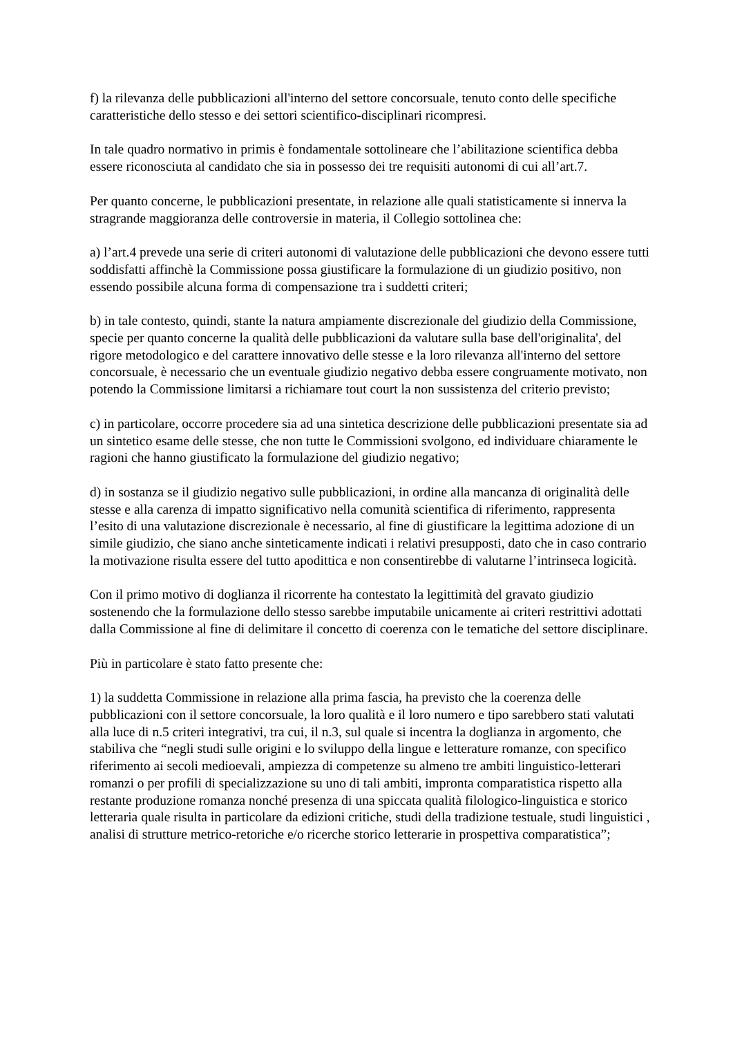f) la rilevanza delle pubblicazioni all'interno del settore concorsuale, tenuto conto delle specifiche caratteristiche dello stesso e dei settori scientifico-disciplinari ricompresi.
In tale quadro normativo in primis è fondamentale sottolineare che l’abilitazione scientifica debba essere riconosciuta al candidato che sia in possesso dei tre requisiti autonomi di cui all’art.7.
Per quanto concerne, le pubblicazioni presentate, in relazione alle quali statisticamente si innerva la stragrande maggioranza delle controversie in materia, il Collegio sottolinea che:
a) l’art.4 prevede una serie di criteri autonomi di valutazione delle pubblicazioni che devono essere tutti soddisfatti affinchè la Commissione possa giustificare la formulazione di un giudizio positivo, non essendo possibile alcuna forma di compensazione tra i suddetti criteri;
b) in tale contesto, quindi, stante la natura ampiamente discrezionale del giudizio della Commissione, specie per quanto concerne la qualità delle pubblicazioni da valutare sulla base dell'originalita', del rigore metodologico e del carattere innovativo delle stesse e la loro rilevanza all'interno del settore concorsuale, è necessario che un eventuale giudizio negativo debba essere congruamente motivato, non potendo la Commissione limitarsi a richiamare tout court la non sussistenza del criterio previsto;
c) in particolare, occorre procedere sia ad una sintetica descrizione delle pubblicazioni presentate sia ad un sintetico esame delle stesse, che non tutte le Commissioni svolgono, ed individuare chiaramente le ragioni che hanno giustificato la formulazione del giudizio negativo;
d) in sostanza se il giudizio negativo sulle pubblicazioni, in ordine alla mancanza di originalità delle stesse e alla carenza di impatto significativo nella comunità scientifica di riferimento, rappresenta l’esito di una valutazione discrezionale è necessario, al fine di giustificare la legittima adozione di un simile giudizio, che siano anche sinteticamente indicati i relativi presupposti, dato che in caso contrario la motivazione risulta essere del tutto apodittica e non consentirebbe di valutarne l’intrinseca logicità.
Con il primo motivo di doglianza il ricorrente ha contestato la legittimità del gravato giudizio sostenendo che la formulazione dello stesso sarebbe imputabile unicamente ai criteri restrittivi adottati dalla Commissione al fine di delimitare il concetto di coerenza con le tematiche del settore disciplinare.
Più in particolare è stato fatto presente che:
1) la suddetta Commissione in relazione alla prima fascia, ha previsto che la coerenza delle pubblicazioni con il settore concorsuale, la loro qualità e il loro numero e tipo sarebbero stati valutati alla luce di n.5 criteri integrativi, tra cui, il n.3, sul quale si incentra la doglianza in argomento, che stabiliva che “negli studi sulle origini e lo sviluppo della lingue e letterature romanze, con specifico riferimento ai secoli medioevali, ampiezza di competenze su almeno tre ambiti linguistico-letterari romanzi o per profili di specializzazione su uno di tali ambiti, impronta comparatistica rispetto alla restante produzione romanza nonché presenza di una spiccata qualità filologico-linguistica e storico letteraria quale risulta in particolare da edizioni critiche, studi della tradizione testuale, studi linguistici , analisi di strutture metrico-retoriche e/o ricerche storico letterarie in prospettiva comparatistica”;